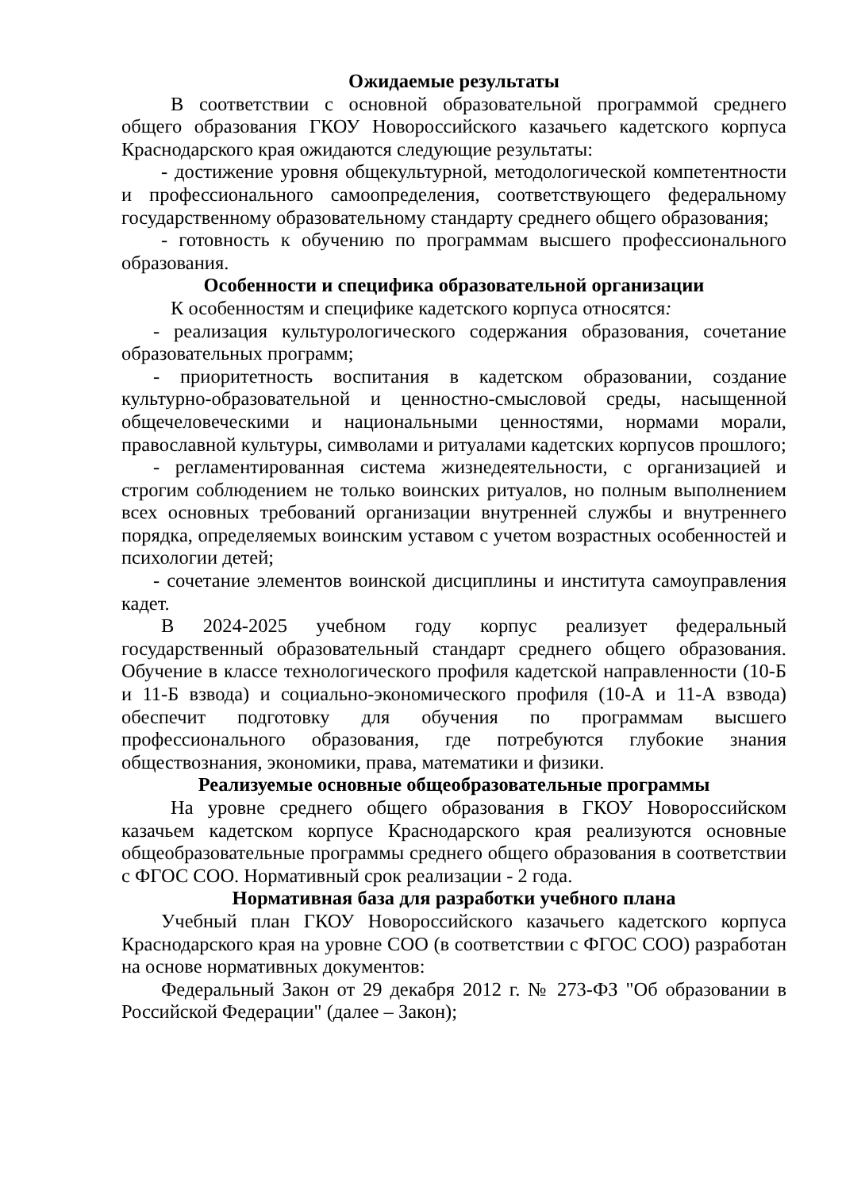Ожидаемые результаты
В соответствии с основной образовательной программой среднего общего образования ГКОУ Новороссийского казачьего кадетского корпуса Краснодарского края ожидаются следующие результаты:
- достижение уровня общекультурной, методологической компетентности и профессионального самоопределения, соответствующего федеральному государственному образовательному стандарту среднего общего образования;
- готовность к обучению по программам высшего профессионального образования.
Особенности и специфика образовательной организации
К особенностям и специфике кадетского корпуса относятся:
- реализация культурологического содержания образования, сочетание образовательных программ;
- приоритетность воспитания в кадетском образовании, создание культурно-образовательной и ценностно-смысловой среды, насыщенной общечеловеческими и национальными ценностями, нормами морали, православной культуры, символами и ритуалами кадетских корпусов прошлого;
- регламентированная система жизнедеятельности, с организацией и строгим соблюдением не только воинских ритуалов, но полным выполнением всех основных требований организации внутренней службы и внутреннего порядка, определяемых воинским уставом с учетом возрастных особенностей и психологии детей;
- сочетание элементов воинской дисциплины и института самоуправления кадет.
В 2024-2025 учебном году корпус реализует федеральный государственный образовательный стандарт среднего общего образования. Обучение в классе технологического профиля кадетской направленности (10-Б и 11-Б взвода) и социально-экономического профиля (10-А и 11-А взвода) обеспечит подготовку для обучения по программам высшего профессионального образования, где потребуются глубокие знания обществознания, экономики, права, математики и физики.
Реализуемые основные общеобразовательные программы
На уровне среднего общего образования в ГКОУ Новороссийском казачьем кадетском корпусе Краснодарского края реализуются основные общеобразовательные программы среднего общего образования в соответствии с ФГОС СОО. Нормативный срок реализации - 2 года.
Нормативная база для разработки учебного плана
Учебный план ГКОУ Новороссийского казачьего кадетского корпуса Краснодарского края на уровне СОО (в соответствии с ФГОС СОО) разработан на основе нормативных документов:
Федеральный Закон от 29 декабря 2012 г. № 273-ФЗ "Об образовании в Российской Федерации" (далее – Закон);